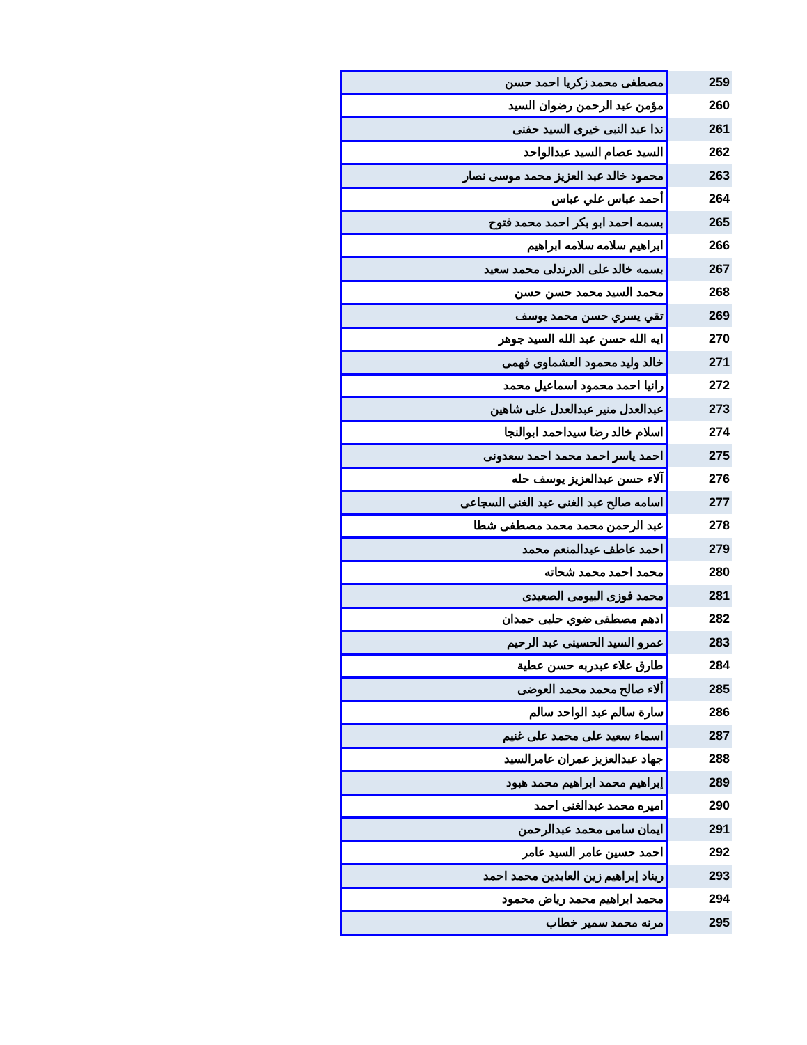| 259 | مصطفى محمد زكريا احمد حسن |
| 260 | مؤمن عبد الرحمن رضوان السيد |
| 261 | ندا عبد النبى خيرى السيد حفنى |
| 262 | السيد عصام السيد عبدالواحد |
| 263 | محمود خالد عبد العزيز محمد موسى نصار |
| 264 | أحمد عباس علي عباس |
| 265 | بسمه احمد ابو بكر احمد محمد فتوح |
| 266 | ابراهيم سلامه سلامه ابراهيم |
| 267 | بسمه خالد على الدرندلى محمد سعيد |
| 268 | محمد السيد محمد حسن حسن |
| 269 | تقي يسري حسن محمد يوسف |
| 270 | ايه الله حسن عبد الله السيد جوهر |
| 271 | خالد وليد محمود العشماوى فهمى |
| 272 | رانيا احمد محمود اسماعيل محمد |
| 273 | عبدالعدل منير عبدالعدل على شاهين |
| 274 | اسلام خالد رضا سيداحمد ابوالنجا |
| 275 | احمد ياسر احمد محمد احمد سعدونى |
| 276 | آلاء حسن عبدالعزيز يوسف حله |
| 277 | اسامه صالح عبد الغنى عبد الغنى السجاعى |
| 278 | عبد الرحمن محمد محمد مصطفى شطا |
| 279 | احمد عاطف عبدالمنعم محمد |
| 280 | محمد احمد محمد شحاته |
| 281 | محمد فوزى البيومى الصعيدى |
| 282 | ادهم مصطفى ضوي حلبى حمدان |
| 283 | عمرو السيد الحسينى عبد الرحيم |
| 284 | طارق علاء عبدربه حسن عطية |
| 285 | ألاء صالح محمد محمد العوضى |
| 286 | سارة سالم عبد الواحد سالم |
| 287 | اسماء سعيد على محمد على غنيم |
| 288 | جهاد عبدالعزيز عمران عامرالسيد |
| 289 | إبراهيم محمد ابراهيم محمد هبود |
| 290 | اميره محمد عبدالغنى احمد |
| 291 | ايمان سامى محمد عبدالرحمن |
| 292 | احمد حسين عامر السيد عامر |
| 293 | ريناد إبراهيم زين العابدين محمد احمد |
| 294 | محمد ابراهيم محمد رياض محمود |
| 295 | مرنه محمد سمير خطاب |